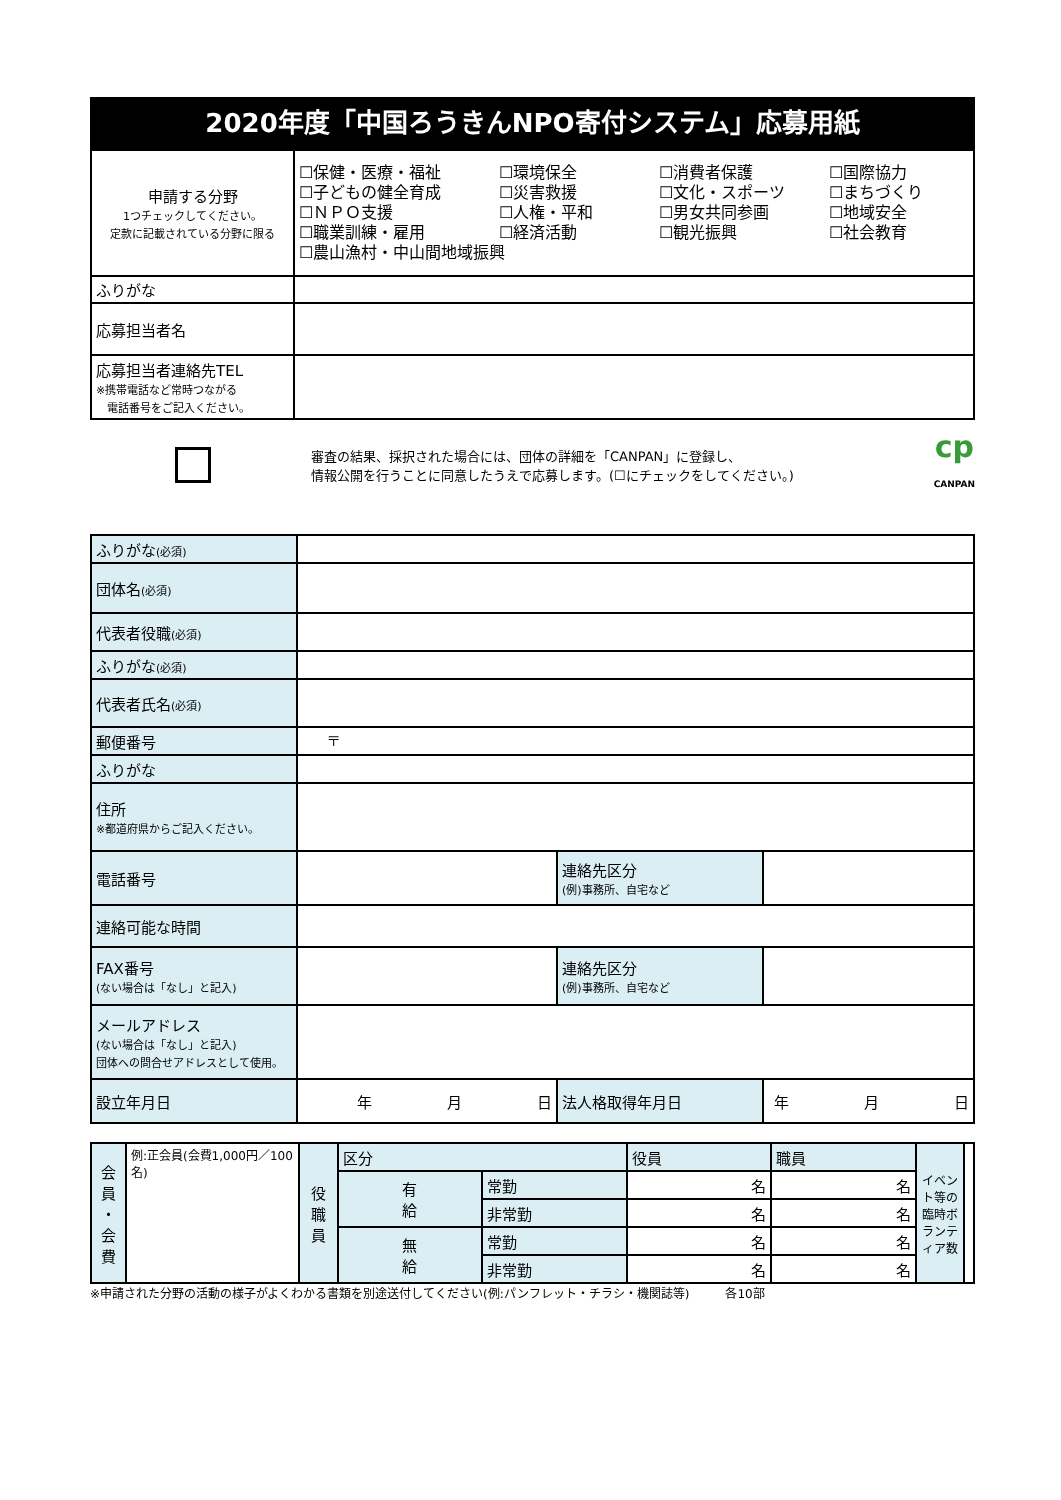2020年度「中国ろうきんNPO寄付システム」応募用紙
| 申請する分野 1つチェックしてください。 定款に記載されている分野に限る | ☐保健・医療・福祉 ☐環境保全 ☐消費者保護 ☐国際協力 ☐子どもの健全育成 ☐災害救援 ☐文化・スポーツ ☐まちづくり ☐ＮＰＯ支援 ☐人権・平和 ☐男女共同参画 ☐地域安全 ☐職業訓練・雇用 ☐経済活動 ☐観光振興 ☐社会教育 ☐農山漁村・中山間地域振興 |
| ふりがな | |
| 応募担当者名 | |
| 応募担当者連絡先TEL ※携帯電話など常時つながる 電話番号をご記入ください。 | |
審査の結果、採択された場合には、団体の詳細を「CANPAN」に登録し、
情報公開を行うことに同意したうえで応募します。(☐にチェックをしてください。)
cp
CANPAN
| ふりがな (必須) | | | |
| 団体名 (必須) | | | |
| 代表者役職 (必須) | | | |
| ふりがな (必須) | | | |
| 代表者氏名 (必須) | | | |
| 郵便番号 | 〒 | | |
| ふりがな | | | |
| 住所 ※都道府県からご記入ください。 | | | |
| 電話番号 | | 連絡先区分 (例)事務所、自宅など | |
| 連絡可能な時間 | | | |
| FAX番号 (ない場合は「なし」と記入) | | 連絡先区分 (例)事務所、自宅など | |
| メールアドレス (ない場合は「なし」と記入) 団体への問合せアドレスとして使用。 | | | |
| 設立年月日 | 年 月 日 | 法人格取得年月日 | 年 月 日 |
| 会 員 ・ 会 費 | 例:正会員(会費1,000円／100名) | 役 職 員 | 区分 | | 役員 | 職員 | イベント等の臨時ボランティア数 | |
| | | | 有 給 | 常勤 | 名 | 名 | | |
| | | | | 非常勤 | 名 | 名 | | |
| | | | 無 給 | 常勤 | 名 | 名 | | |
| | | | | 非常勤 | 名 | 名 | | |
※申請された分野の活動の様子がよくわかる書類を別途送付してください(例:パンフレット・チラシ・機関誌等)　　　各10部